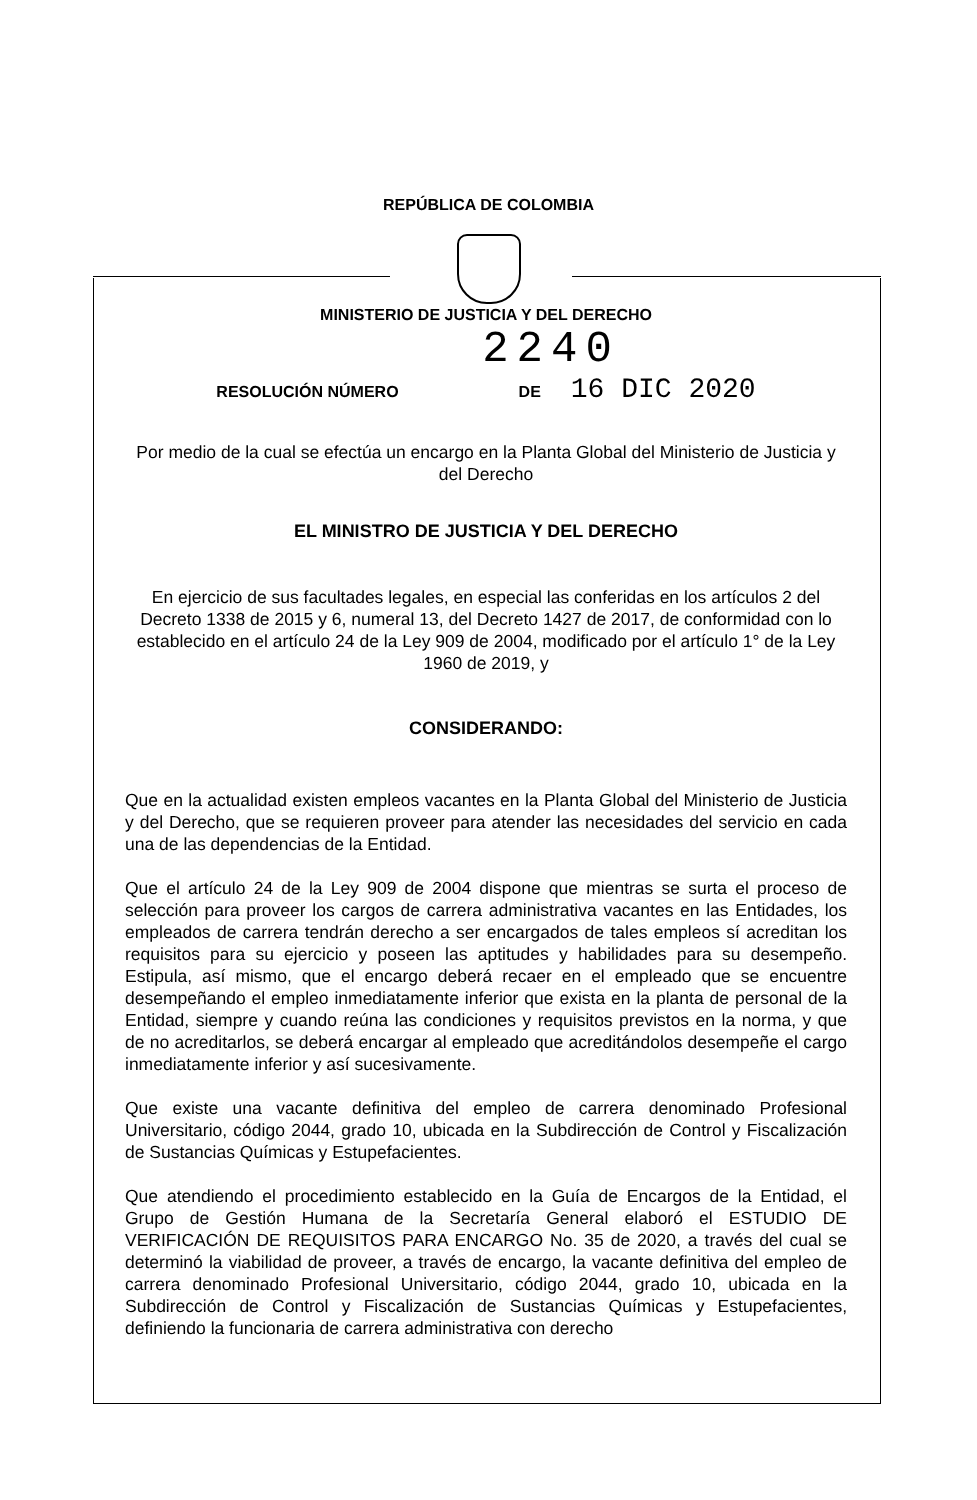REPÚBLICA DE COLOMBIA
MINISTERIO DE JUSTICIA Y DEL DERECHO
2240
RESOLUCIÓN NÚMERO DE 16 DIC 2020
Por medio de la cual se efectúa un encargo en la Planta Global del Ministerio de Justicia y del Derecho
EL MINISTRO DE JUSTICIA Y DEL DERECHO
En ejercicio de sus facultades legales, en especial las conferidas en los artículos 2 del Decreto 1338 de 2015 y 6, numeral 13, del Decreto 1427 de 2017, de conformidad con lo establecido en el artículo 24 de la Ley 909 de 2004, modificado por el artículo 1° de la Ley 1960 de 2019, y
CONSIDERANDO:
Que en la actualidad existen empleos vacantes en la Planta Global del Ministerio de Justicia y del Derecho, que se requieren proveer para atender las necesidades del servicio en cada una de las dependencias de la Entidad.
Que el artículo 24 de la Ley 909 de 2004 dispone que mientras se surta el proceso de selección para proveer los cargos de carrera administrativa vacantes en las Entidades, los empleados de carrera tendrán derecho a ser encargados de tales empleos sí acreditan los requisitos para su ejercicio y poseen las aptitudes y habilidades para su desempeño. Estipula, así mismo, que el encargo deberá recaer en el empleado que se encuentre desempeñando el empleo inmediatamente inferior que exista en la planta de personal de la Entidad, siempre y cuando reúna las condiciones y requisitos previstos en la norma, y que de no acreditarlos, se deberá encargar al empleado que acreditándolos desempeñe el cargo inmediatamente inferior y así sucesivamente.
Que existe una vacante definitiva del empleo de carrera denominado Profesional Universitario, código 2044, grado 10, ubicada en la Subdirección de Control y Fiscalización de Sustancias Químicas y Estupefacientes.
Que atendiendo el procedimiento establecido en la Guía de Encargos de la Entidad, el Grupo de Gestión Humana de la Secretaría General elaboró el ESTUDIO DE VERIFICACIÓN DE REQUISITOS PARA ENCARGO No. 35 de 2020, a través del cual se determinó la viabilidad de proveer, a través de encargo, la vacante definitiva del empleo de carrera denominado Profesional Universitario, código 2044, grado 10, ubicada en la Subdirección de Control y Fiscalización de Sustancias Químicas y Estupefacientes, definiendo la funcionaria de carrera administrativa con derecho